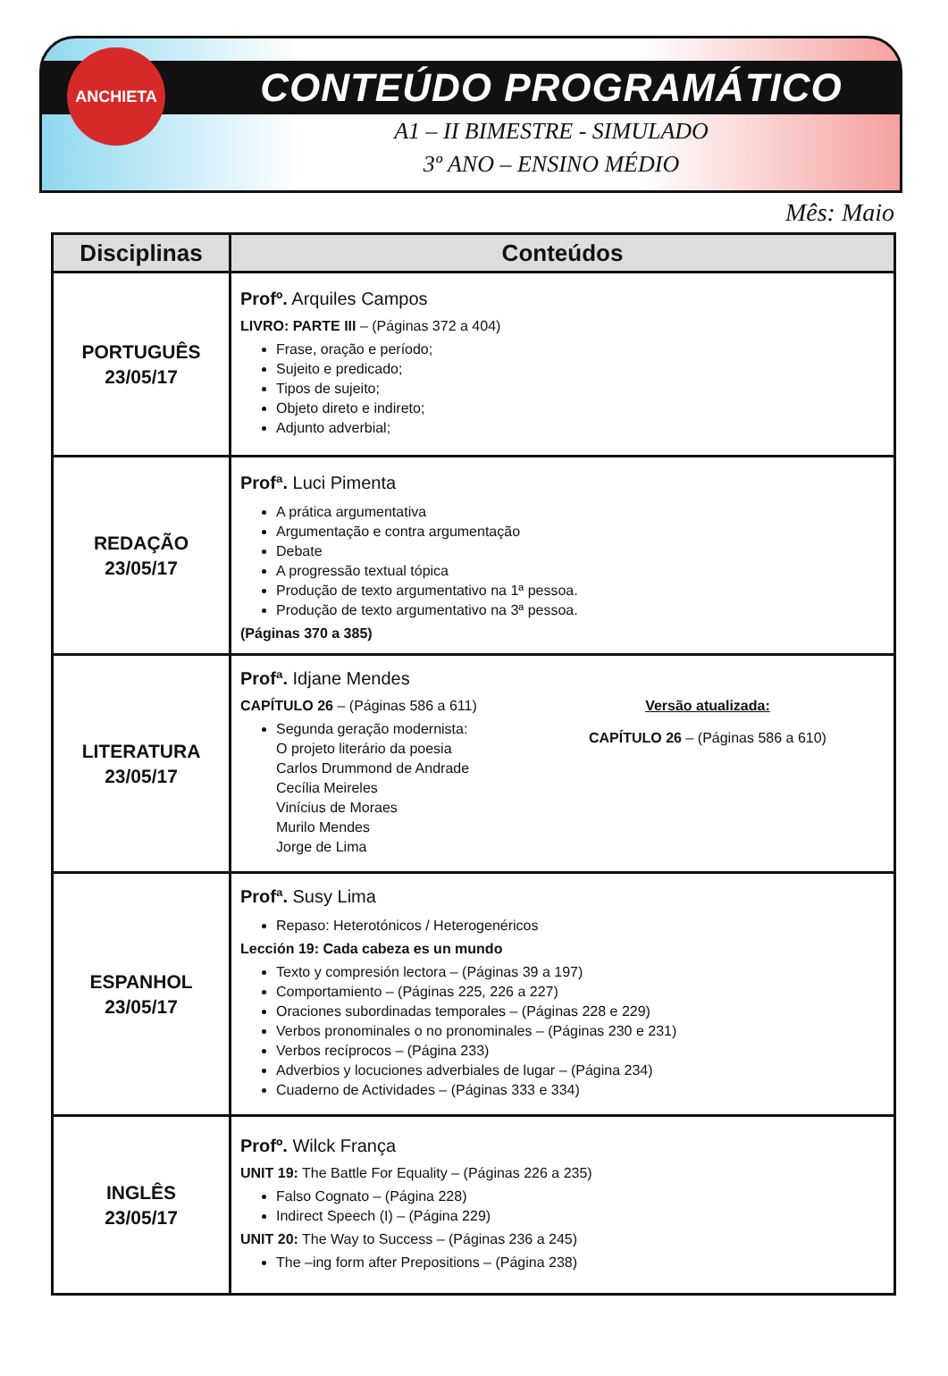ANCHIETA
CONTEÚDO PROGRAMÁTICO
A1 – II BIMESTRE - SIMULADO
3º ANO – ENSINO MÉDIO
Mês: Maio
| Disciplinas | Conteúdos |
| --- | --- |
| PORTUGUÊS 23/05/17 | Profº. Arquiles Campos LIVRO: PARTE III – (Páginas 372 a 404) Frase, oração e período; Sujeito e predicado; Tipos de sujeito; Objeto direto e indireto; Adjunto adverbial; |
| REDAÇÃO 23/05/17 | Profª. Luci Pimenta A prática argumentativa Argumentação e contra argumentação Debate A progressão textual tópica Produção de texto argumentativo na 1ª pessoa. Produção de texto argumentativo na 3ª pessoa. (Páginas 370 a 385) |
| LITERATURA 23/05/17 | Profª. Idjane Mendes CAPÍTULO 26 – (Páginas 586 a 611) Segunda geração modernista: O projeto literário da poesia Carlos Drummond de Andrade Cecília Meireles Vinícius de Moraes Murilo Mendes Jorge de Lima Versão atualizada: CAPÍTULO 26 – (Páginas 586 a 610) |
| ESPANHOL 23/05/17 | Profª. Susy Lima Repaso: Heterotónicos / Heterogenéricos Lección 19: Cada cabeza es un mundo Texto y compresión lectora – (Páginas 39 a 197) Comportamiento – (Páginas 225, 226 a 227) Oraciones subordinadas temporales – (Páginas 228 e 229) Verbos pronominales o no pronominales – (Páginas 230 e 231) Verbos recíprocos – (Página 233) Adverbios y locuciones adverbiales de lugar – (Página 234) Cuaderno de Actividades – (Páginas 333 e 334) |
| INGLÊS 23/05/17 | Profº. Wilck França UNIT 19: The Battle For Equality – (Páginas 226 a 235) Falso Cognato – (Página 228) Indirect Speech (I) – (Página 229) UNIT 20: The Way to Success – (Páginas 236 a 245) The –ing form after Prepositions – (Página 238) |